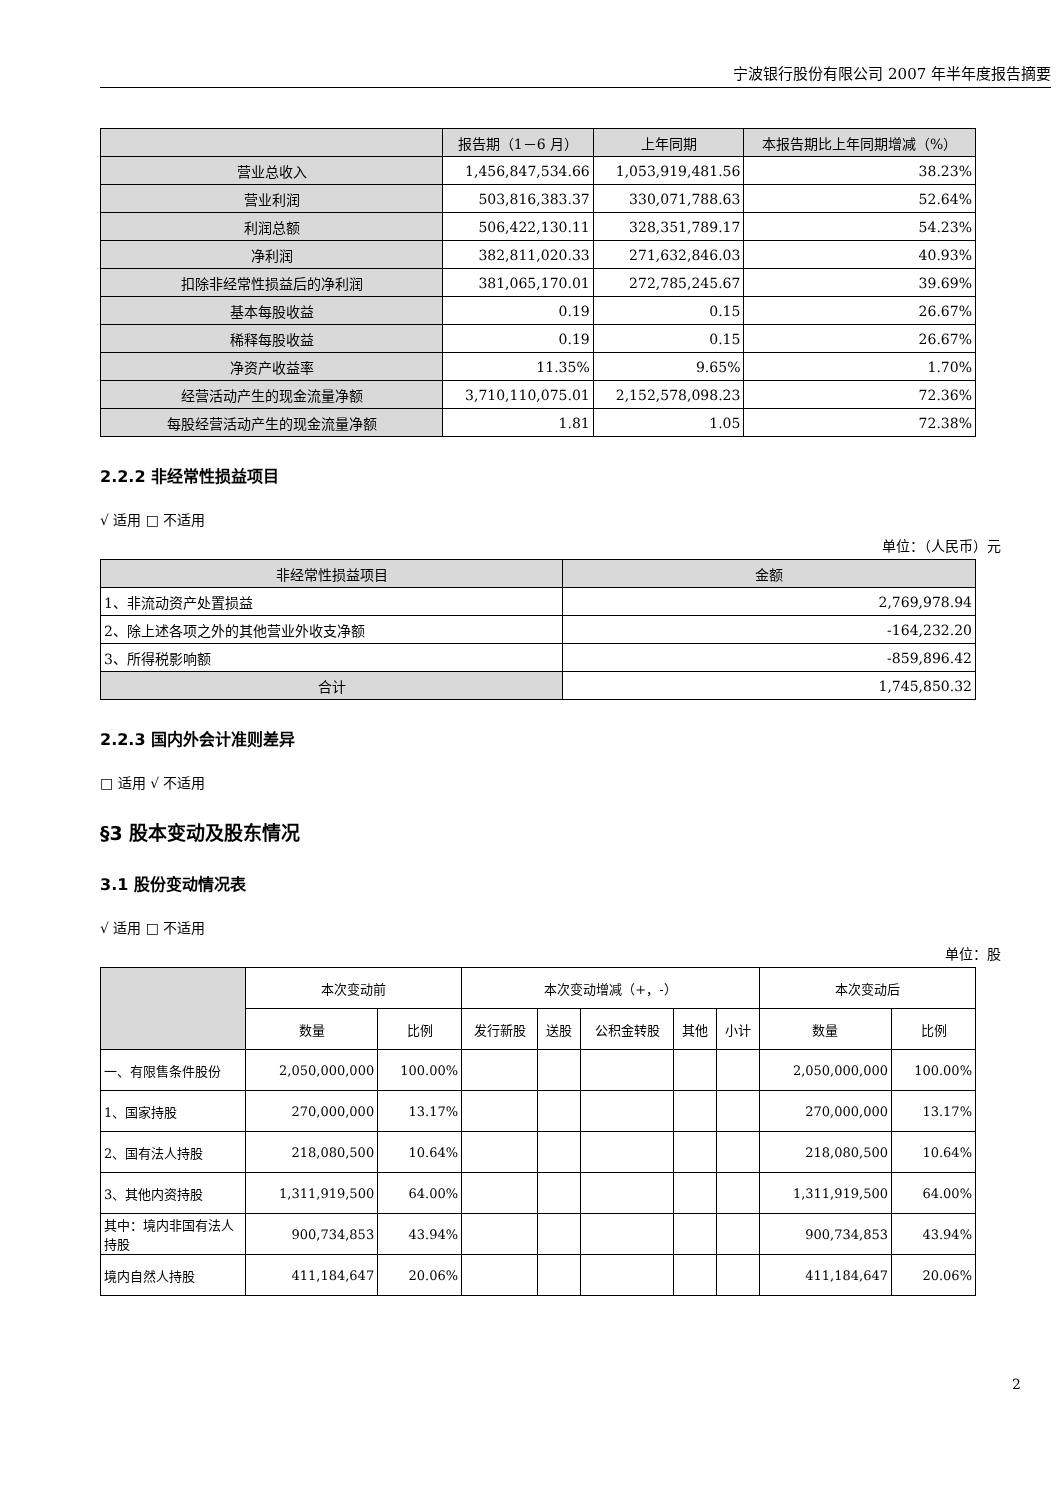宁波银行股份有限公司 2007 年半年度报告摘要
| | 报告期（1－6 月） | 上年同期 | 本报告期比上年同期增减（%） |
| --- | --- | --- | --- |
| 营业总收入 | 1,456,847,534.66 | 1,053,919,481.56 | 38.23% |
| 营业利润 | 503,816,383.37 | 330,071,788.63 | 52.64% |
| 利润总额 | 506,422,130.11 | 328,351,789.17 | 54.23% |
| 净利润 | 382,811,020.33 | 271,632,846.03 | 40.93% |
| 扣除非经常性损益后的净利润 | 381,065,170.01 | 272,785,245.67 | 39.69% |
| 基本每股收益 | 0.19 | 0.15 | 26.67% |
| 稀释每股收益 | 0.19 | 0.15 | 26.67% |
| 净资产收益率 | 11.35% | 9.65% | 1.70% |
| 经营活动产生的现金流量净额 | 3,710,110,075.01 | 2,152,578,098.23 | 72.36% |
| 每股经营活动产生的现金流量净额 | 1.81 | 1.05 | 72.38% |
2.2.2 非经常性损益项目
√ 适用 □ 不适用
单位：（人民币）元
| 非经常性损益项目 | 金额 |
| --- | --- |
| 1、非流动资产处置损益 | 2,769,978.94 |
| 2、除上述各项之外的其他营业外收支净额 | -164,232.20 |
| 3、所得税影响额 | -859,896.42 |
| 合计 | 1,745,850.32 |
2.2.3 国内外会计准则差异
□ 适用 √ 不适用
§3 股本变动及股东情况
3.1 股份变动情况表
√ 适用 □ 不适用
单位：股
| | 本次变动前 | | 本次变动增减（+，-） | | | | | 本次变动后 | |
| | 数量 | 比例 | 发行新股 | 送股 | 公积金转股 | 其他 | 小计 | 数量 | 比例 |
| 一、有限售条件股份 | 2,050,000,000 | 100.00% | | | | | | 2,050,000,000 | 100.00% |
| 1、国家持股 | 270,000,000 | 13.17% | | | | | | 270,000,000 | 13.17% |
| 2、国有法人持股 | 218,080,500 | 10.64% | | | | | | 218,080,500 | 10.64% |
| 3、其他内资持股 | 1,311,919,500 | 64.00% | | | | | | 1,311,919,500 | 64.00% |
| 其中：境内非国有法人持股 | 900,734,853 | 43.94% | | | | | | 900,734,853 | 43.94% |
| 境内自然人持股 | 411,184,647 | 20.06% | | | | | | 411,184,647 | 20.06% |
2